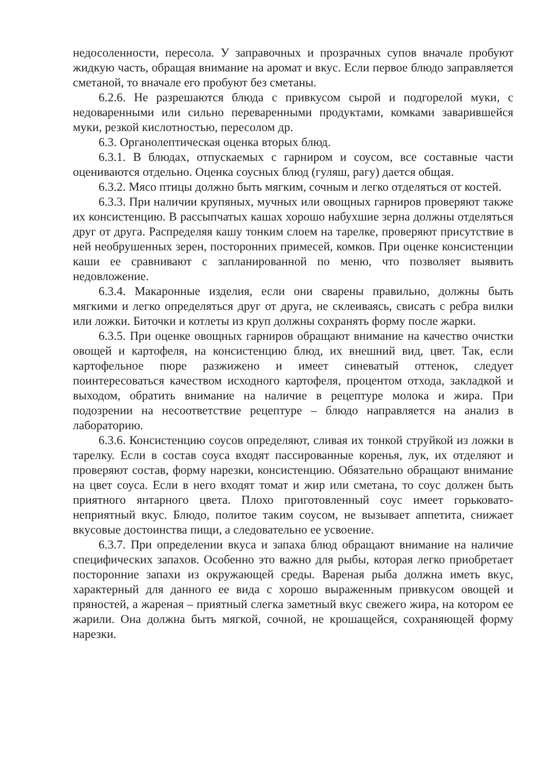недосоленности, пересола. У заправочных и прозрачных супов вначале пробуют жидкую часть, обращая внимание на аромат и вкус. Если первое блюдо заправляется сметаной, то вначале его пробуют без сметаны.
6.2.6. Не разрешаются блюда с привкусом сырой и подгорелой муки, с недоваренными или сильно переваренными продуктами, комками заварившейся муки, резкой кислотностью, пересолом др.
6.3. Органолептическая оценка вторых блюд.
6.3.1. В блюдах, отпускаемых с гарниром и соусом, все составные части оцениваются отдельно. Оценка соусных блюд (гуляш, рагу) дается общая.
6.3.2. Мясо птицы должно быть мягким, сочным и легко отделяться от костей.
6.3.3. При наличии крупяных, мучных или овощных гарниров проверяют также их консистенцию. В рассыпчатых кашах хорошо набухшие зерна должны отделяться друг от друга. Распределяя кашу тонким слоем на тарелке, проверяют присутствие в ней необрушенных зерен, посторонних примесей, комков. При оценке консистенции каши ее сравнивают с запланированной по меню, что позволяет выявить недовложение.
6.3.4. Макаронные изделия, если они сварены правильно, должны быть мягкими и легко определяться друг от друга, не склеиваясь, свисать с ребра вилки или ложки. Биточки и котлеты из круп должны сохранять форму после жарки.
6.3.5. При оценке овощных гарниров обращают внимание на качество очистки овощей и картофеля, на консистенцию блюд, их внешний вид, цвет. Так, если картофельное пюре разжижено и имеет синеватый оттенок, следует поинтересоваться качеством исходного картофеля, процентом отхода, закладкой и выходом, обратить внимание на наличие в рецептуре молока и жира. При подозрении на несоответствие рецептуре – блюдо направляется на анализ в лабораторию.
6.3.6. Консистенцию соусов определяют, сливая их тонкой струйкой из ложки в тарелку. Если в состав соуса входят пассированные коренья, лук, их отделяют и проверяют состав, форму нарезки, консистенцию. Обязательно обращают внимание на цвет соуса. Если в него входят томат и жир или сметана, то соус должен быть приятного янтарного цвета. Плохо приготовленный соус имеет горьковато-неприятный вкус. Блюдо, политое таким соусом, не вызывает аппетита, снижает вкусовые достоинства пищи, а следовательно ее усвоение.
6.3.7. При определении вкуса и запаха блюд обращают внимание на наличие специфических запахов. Особенно это важно для рыбы, которая легко приобретает посторонние запахи из окружающей среды. Вареная рыба должна иметь вкус, характерный для данного ее вида с хорошо выраженным привкусом овощей и пряностей, а жареная – приятный слегка заметный вкус свежего жира, на котором ее жарили. Она должна быть мягкой, сочной, не крошащейся, сохраняющей форму нарезки.